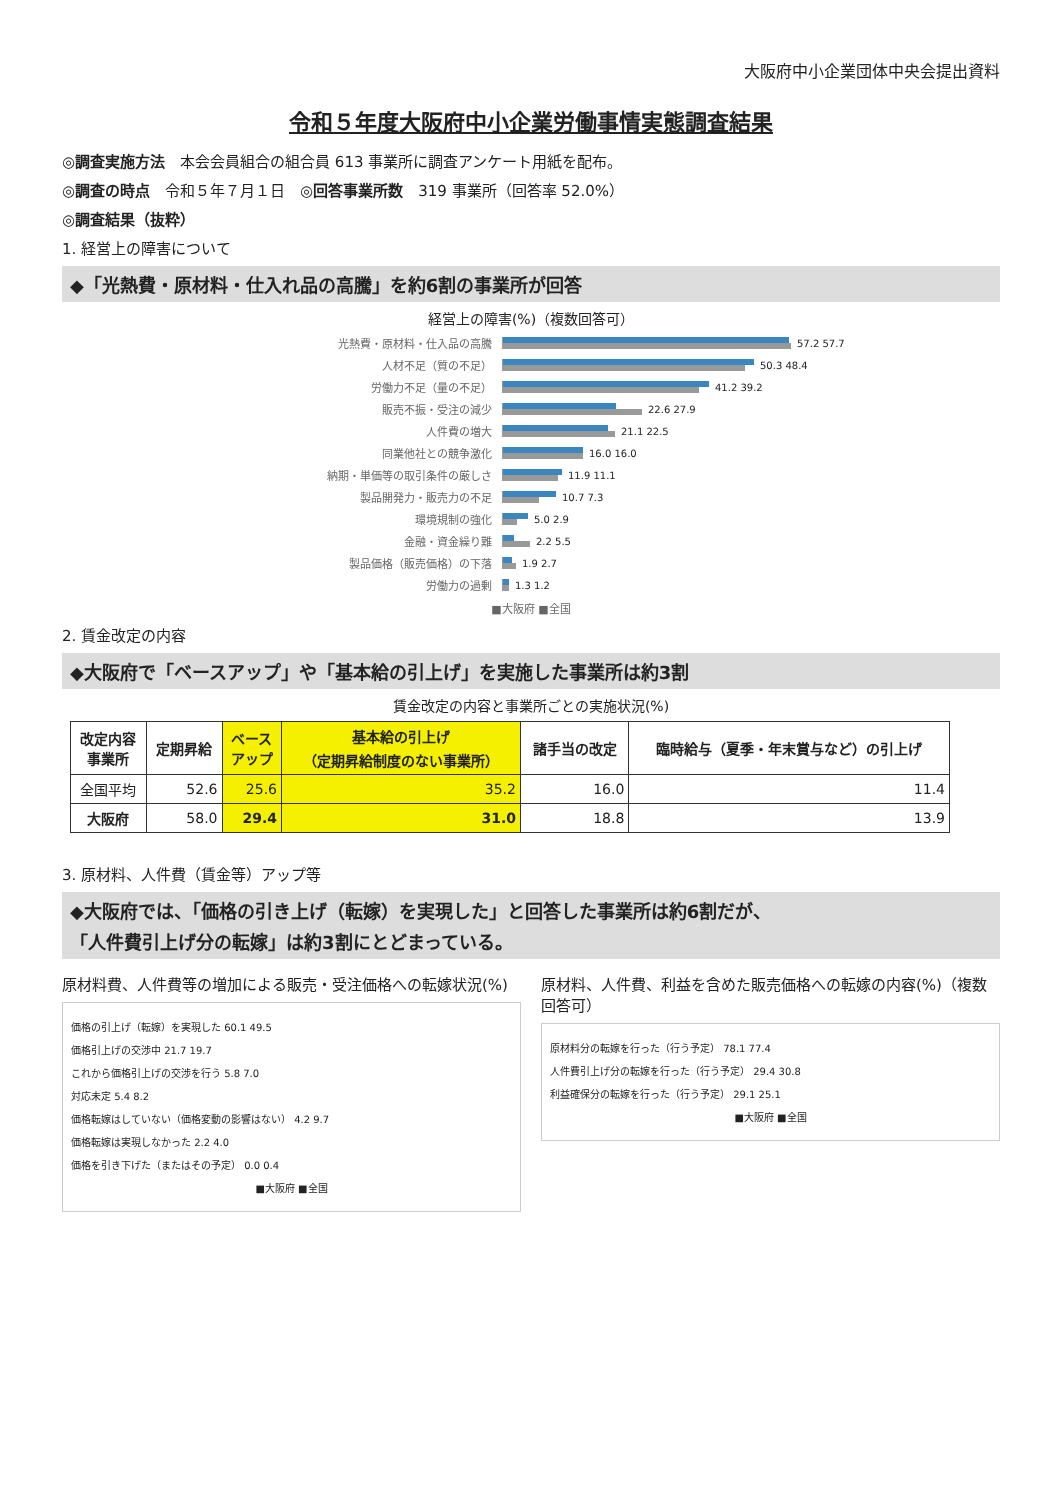大阪府中小企業団体中央会提出資料
令和５年度大阪府中小企業労働事情実態調査結果
◎調査実施方法　本会会員組合の組合員 613 事業所に調査アンケート用紙を配布。
◎調査の時点　令和５年７月１日　◎回答事業所数　319 事業所（回答率 52.0%）
◎調査結果（抜粋）
1. 経営上の障害について
◆「光熱費・原材料・仕入れ品の高騰」を約6割の事業所が回答
経営上の障害(%)（複数回答可）
光熱費・原材料・仕入品の高騰 57.2 57.7
人材不足（質の不足） 50.3 48.4
労働力不足（量の不足） 41.2 39.2
販売不振・受注の減少 22.6 27.9
人件費の増大 21.1 22.5
同業他社との競争激化 16.0 16.0
納期・単価等の取引条件の厳しさ 11.9 11.1
製品開発力・販売力の不足 10.7 7.3
環境規制の強化 5.0 2.9
金融・資金繰り難 2.2 5.5
製品価格（販売価格）の下落 1.9 2.7
労働力の過剰 1.3 1.2
■大阪府 ■全国
2. 賃金改定の内容
◆大阪府で「ベースアップ」や「基本給の引上げ」を実施した事業所は約3割
賃金改定の内容と事業所ごとの実施状況(%)
| 改定内容 事業所 | 定期昇給 | ベース アップ | 基本給の引上げ （定期昇給制度のない事業所） | 諸手当の改定 | 臨時給与（夏季・年末賞与など）の引上げ |
| --- | --- | --- | --- | --- | --- |
| 全国平均 | 52.6 | 25.6 | 35.2 | 16.0 | 11.4 |
| 大阪府 | 58.0 | 29.4 | 31.0 | 18.8 | 13.9 |
3. 原材料、人件費（賃金等）アップ等
◆大阪府では、「価格の引き上げ（転嫁）を実現した」と回答した事業所は約6割だが、
「人件費引上げ分の転嫁」は約3割にとどまっている。
原材料費、人件費等の増加による販売・受注価格への転嫁状況(%)
価格の引上げ（転嫁）を実現した 60.1 49.5
価格引上げの交渉中 21.7 19.7
これから価格引上げの交渉を行う 5.8 7.0
対応未定 5.4 8.2
価格転嫁はしていない（価格変動の影響はない） 4.2 9.7
価格転嫁は実現しなかった 2.2 4.0
価格を引き下げた（またはその予定） 0.0 0.4
■大阪府 ■全国
原材料、人件費、利益を含めた販売価格への転嫁の内容(%)（複数回答可）
原材料分の転嫁を行った（行う予定） 78.1 77.4
人件費引上げ分の転嫁を行った（行う予定） 29.4 30.8
利益確保分の転嫁を行った（行う予定） 29.1 25.1
■大阪府 ■全国